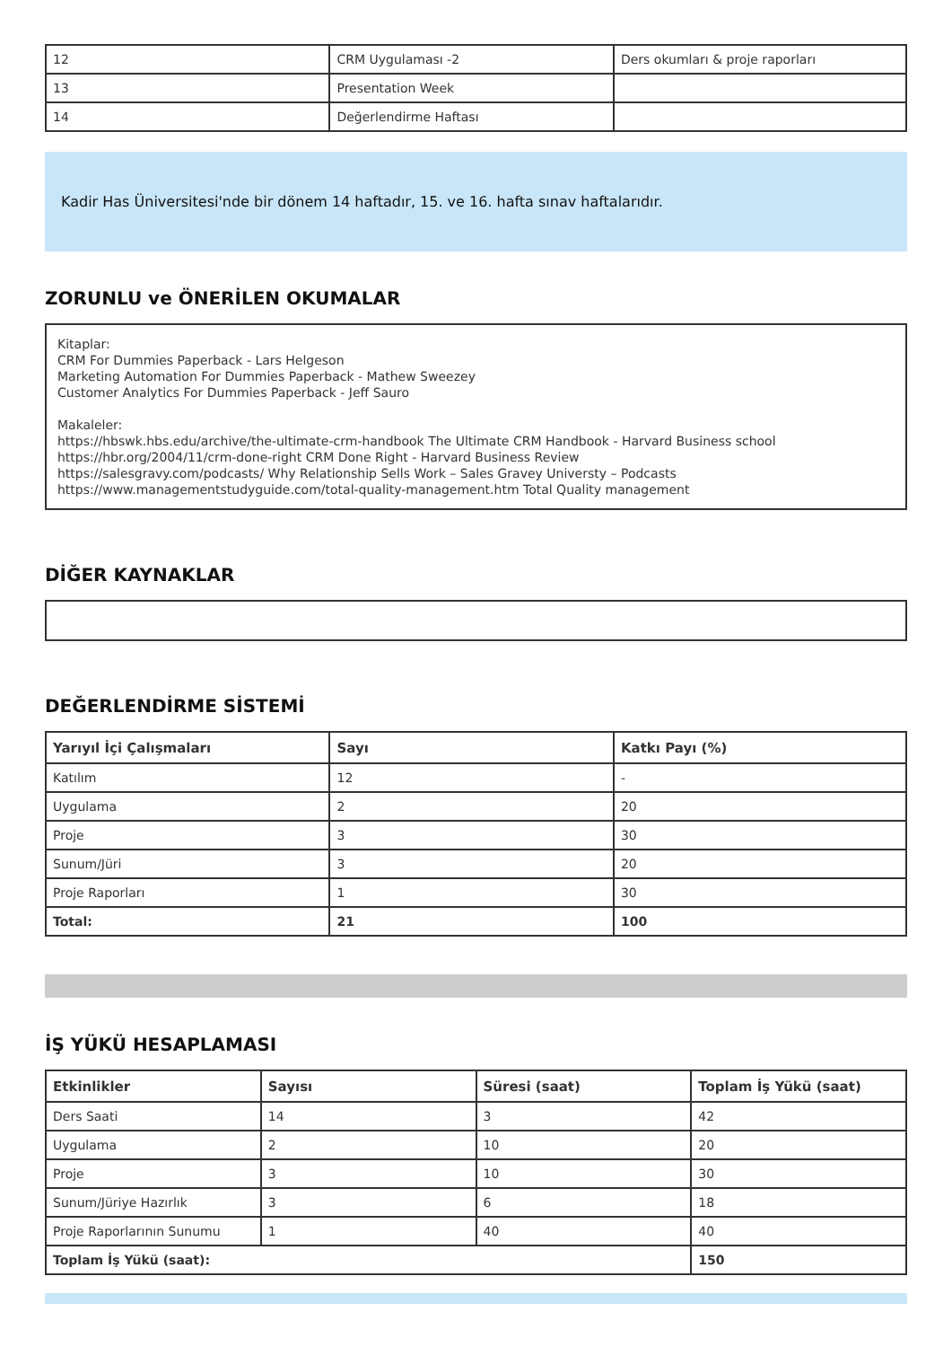| 12 | CRM Uygulaması -2 | Ders okumları & proje raporları |
| 13 | Presentation Week | |
| 14 | Değerlendirme Haftası | |
Kadir Has Üniversitesi'nde bir dönem 14 haftadır, 15. ve 16. hafta sınav haftalarıdır.
ZORUNLU ve ÖNERİLEN OKUMALAR
Kitaplar:
CRM For Dummies Paperback - Lars Helgeson
Marketing Automation For Dummies Paperback - Mathew Sweezey
Customer Analytics For Dummies Paperback - Jeff Sauro
Makaleler:
https://hbswk.hbs.edu/archive/the-ultimate-crm-handbook The Ultimate CRM Handbook - Harvard Business school
https://hbr.org/2004/11/crm-done-right CRM Done Right - Harvard Business Review
https://salesgravy.com/podcasts/ Why Relationship Sells Work – Sales Gravey Universty – Podcasts
https://www.managementstudyguide.com/total-quality-management.htm Total Quality management
DİĞER KAYNAKLAR
DEĞERLENDİRME SİSTEMİ
| Yarıyıl İçi Çalışmaları | Sayı | Katkı Payı (%) |
| --- | --- | --- |
| Katılım | 12 | - |
| Uygulama | 2 | 20 |
| Proje | 3 | 30 |
| Sunum/Jüri | 3 | 20 |
| Proje Raporları | 1 | 30 |
| Total: | 21 | 100 |
İŞ YÜKÜ HESAPLAMASI
| Etkinlikler | Sayısı | Süresi (saat) | Toplam İş Yükü (saat) |
| --- | --- | --- | --- |
| Ders Saati | 14 | 3 | 42 |
| Uygulama | 2 | 10 | 20 |
| Proje | 3 | 10 | 30 |
| Sunum/Jüriye Hazırlık | 3 | 6 | 18 |
| Proje Raporlarının Sunumu | 1 | 40 | 40 |
| Toplam İş Yükü (saat): | | | 150 |